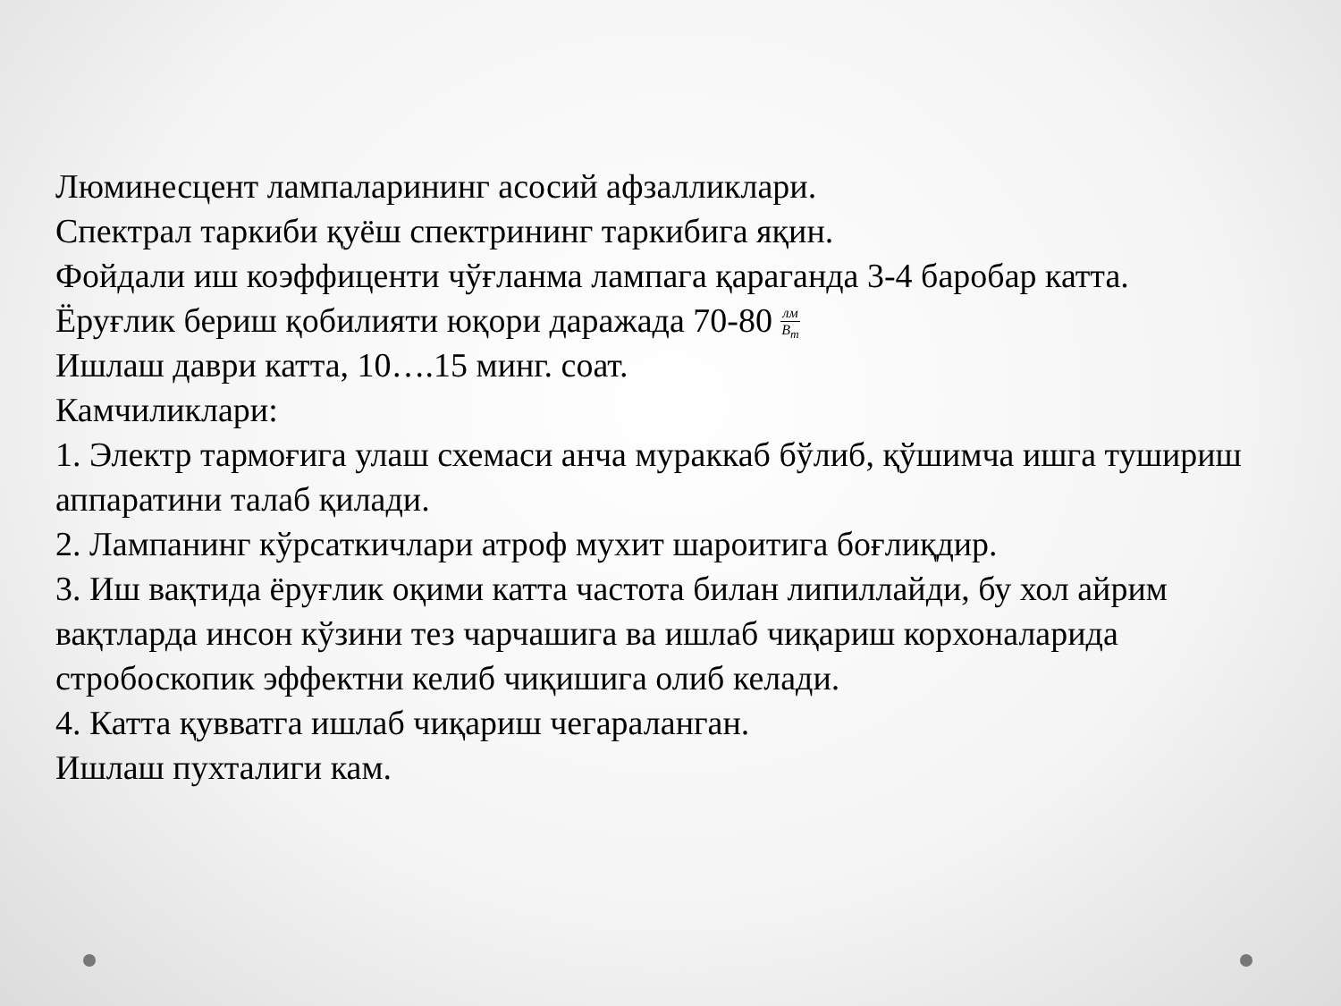Люминесцент лампаларининг асосий афзалликлари.
Спектрал таркиби қуёш спектрининг таркибига яқин.
Фойдали иш коэффиценти чўғланма лампага қараганда 3-4 баробар катта.
Ёруғлик бериш қобилияти юқори даражада 70-80 лм В<sub>т</sub>
Ишлаш даври катта, 10….15 минг. соат.
Камчиликлари:
1. Электр тармоғига улаш схемаси анча мураккаб бўлиб, қўшимча ишга тушириш аппаратини талаб қилади.
2. Лампанинг кўрсаткичлари атроф мухит шароитига боғлиқдир.
3. Иш вақтида ёруғлик оқими катта частота билан липиллайди, бу хол айрим вақтларда инсон кўзини тез чарчашига ва ишлаб чиқариш корхоналарида стробоскопик эффектни келиб чиқишига олиб келади.
4. Катта қувватга ишлаб чиқариш чегараланган.
Ишлаш пухталиги кам.